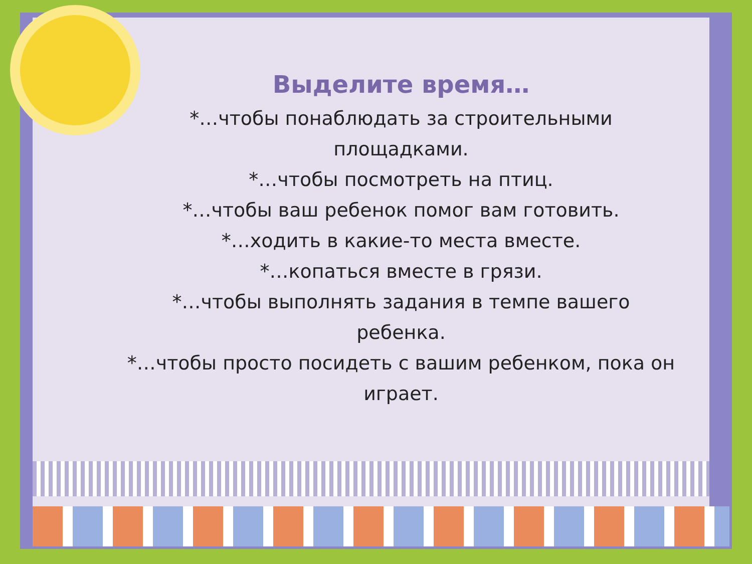Выделите время…
*…чтобы понаблюдать за строительными площадками.
*…чтобы посмотреть на птиц.
*…чтобы ваш ребенок помог вам готовить.
*…ходить в какие-то места вместе.
*…копаться вместе в грязи.
*…чтобы выполнять задания в темпе вашего ребенка.
*…чтобы просто посидеть с вашим ребенком, пока он играет.